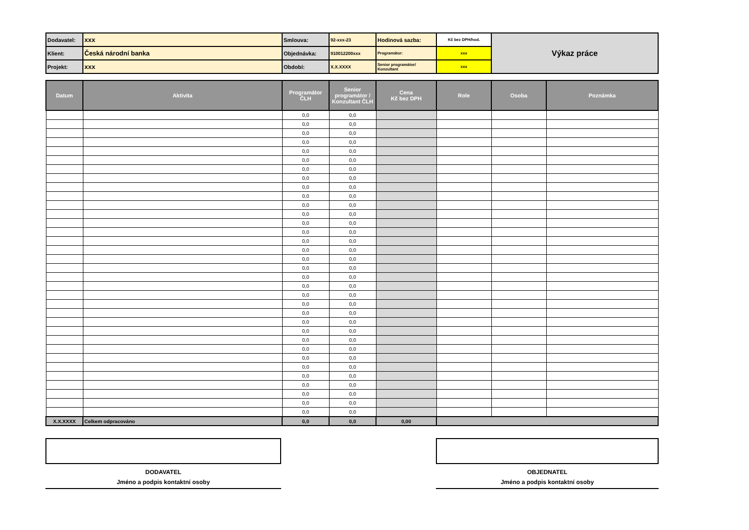| Dodavatel: | xxx | Smlouva: | 92-xxx-23 | Hodinová sazba: | Kč bez DPH/hod. | Výkaz práce |
| Klient: | Česká národní banka | Objednávka: | 910012200xxx | Programátor: | xxx | |
| Projekt: | xxx | Období: | X.X.XXXX | Senior programátor/ Konzultant | xxx | |
| Datum | Aktivita | Programátor ČLH | Senior programátor / Konzultant ČLH | Cena Kč bez DPH | Role | Osoba | Poznámka |
| --- | --- | --- | --- | --- | --- | --- | --- |
| | | 0,0 | 0,0 | | | | |
| | | 0,0 | 0,0 | | | | |
| | | 0,0 | 0,0 | | | | |
| | | 0,0 | 0,0 | | | | |
| | | 0,0 | 0,0 | | | | |
| | | 0,0 | 0,0 | | | | |
| | | 0,0 | 0,0 | | | | |
| | | 0,0 | 0,0 | | | | |
| | | 0,0 | 0,0 | | | | |
| | | 0,0 | 0,0 | | | | |
| | | 0,0 | 0,0 | | | | |
| | | 0,0 | 0,0 | | | | |
| | | 0,0 | 0,0 | | | | |
| | | 0,0 | 0,0 | | | | |
| | | 0,0 | 0,0 | | | | |
| | | 0,0 | 0,0 | | | | |
| | | 0,0 | 0,0 | | | | |
| | | 0,0 | 0,0 | | | | |
| | | 0,0 | 0,0 | | | | |
| | | 0,0 | 0,0 | | | | |
| | | 0,0 | 0,0 | | | | |
| | | 0,0 | 0,0 | | | | |
| | | 0,0 | 0,0 | | | | |
| | | 0,0 | 0,0 | | | | |
| | | 0,0 | 0,0 | | | | |
| | | 0,0 | 0,0 | | | | |
| | | 0,0 | 0,0 | | | | |
| | | 0,0 | 0,0 | | | | |
| | | 0,0 | 0,0 | | | | |
| | | 0,0 | 0,0 | | | | |
| | | 0,0 | 0,0 | | | | |
| | | 0,0 | 0,0 | | | | |
| | | 0,0 | 0,0 | | | | |
| | | 0,0 | 0,0 | | | | |
| X.X.XXXX | Celkem odpracováno | 0,0 | 0,0 | 0,00 | | | |
DODAVATEL
Jméno a podpis kontaktní osoby
OBJEDNATEL
Jméno a podpis kontaktní osoby